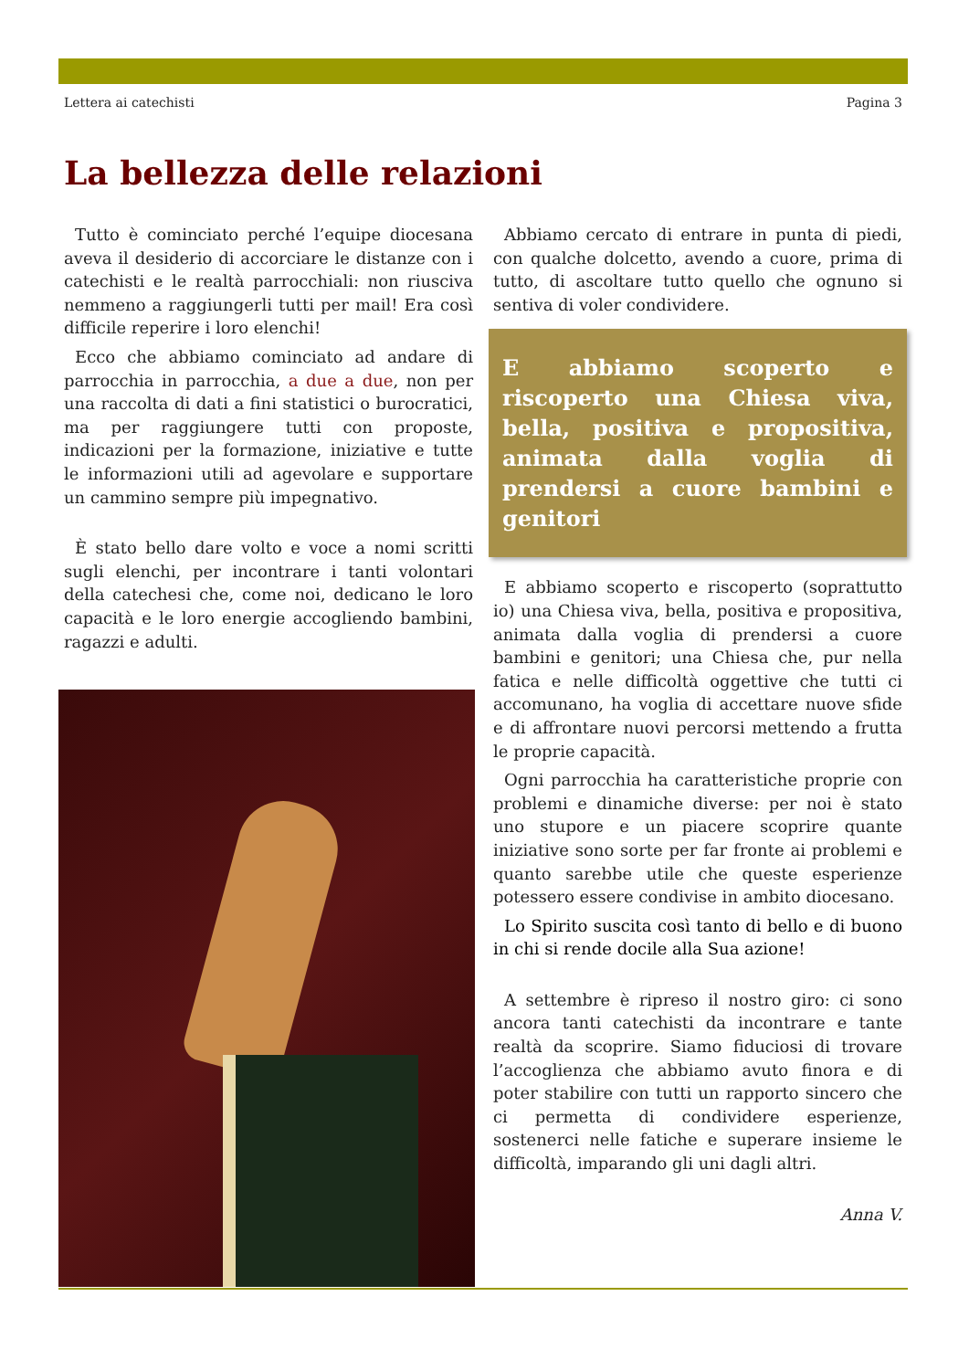Lettera ai catechisti Pagina 3
La bellezza delle relazioni
Tutto è cominciato perché l’equipe diocesana aveva il desiderio di accorciare le distanze con i catechisti e le realtà parrocchiali: non riusciva nemmeno a raggiungerli tutti per mail! Era così difficile reperire i loro elenchi!
Ecco che abbiamo cominciato ad andare di parrocchia in parrocchia, a due a due, non per una raccolta di dati a fini statistici o burocratici, ma per raggiungere tutti con proposte, indicazioni per la formazione, iniziative e tutte le informazioni utili ad agevolare e supportare un cammino sempre più impegnativo.
È stato bello dare volto e voce a nomi scritti sugli elenchi, per incontrare i tanti volontari della catechesi che, come noi, dedicano le loro capacità e le loro energie accogliendo bambini, ragazzi e adulti.
Abbiamo cercato di entrare in punta di piedi, con qualche dolcetto, avendo a cuore, prima di tutto, di ascoltare tutto quello che ognuno si sentiva di voler condividere.
E abbiamo scoperto e riscoperto una Chiesa viva, bella, positiva e propositiva, animata dalla voglia di prendersi a cuore bambini e genitori
E abbiamo scoperto e riscoperto (soprattutto io) una Chiesa viva, bella, positiva e propositiva, animata dalla voglia di prendersi a cuore bambini e genitori; una Chiesa che, pur nella fatica e nelle difficoltà oggettive che tutti ci accomunano, ha voglia di accettare nuove sfide e di affrontare nuovi percorsi mettendo a frutta le proprie capacità.
Ogni parrocchia ha caratteristiche proprie con problemi e dinamiche diverse: per noi è stato uno stupore e un piacere scoprire quante iniziative sono sorte per far fronte ai problemi e quanto sarebbe utile che queste esperienze potessero essere condivise in ambito diocesano.
Lo Spirito suscita così tanto di bello e di buono in chi si rende docile alla Sua azione!
A settembre è ripreso il nostro giro: ci sono ancora tanti catechisti da incontrare e tante realtà da scoprire. Siamo fiduciosi di trovare l’accoglienza che abbiamo avuto finora e di poter stabilire con tutti un rapporto sincero che ci permetta di condividere esperienze, sostenerci nelle fatiche e superare insieme le difficoltà, imparando gli uni dagli altri.
Anna V.